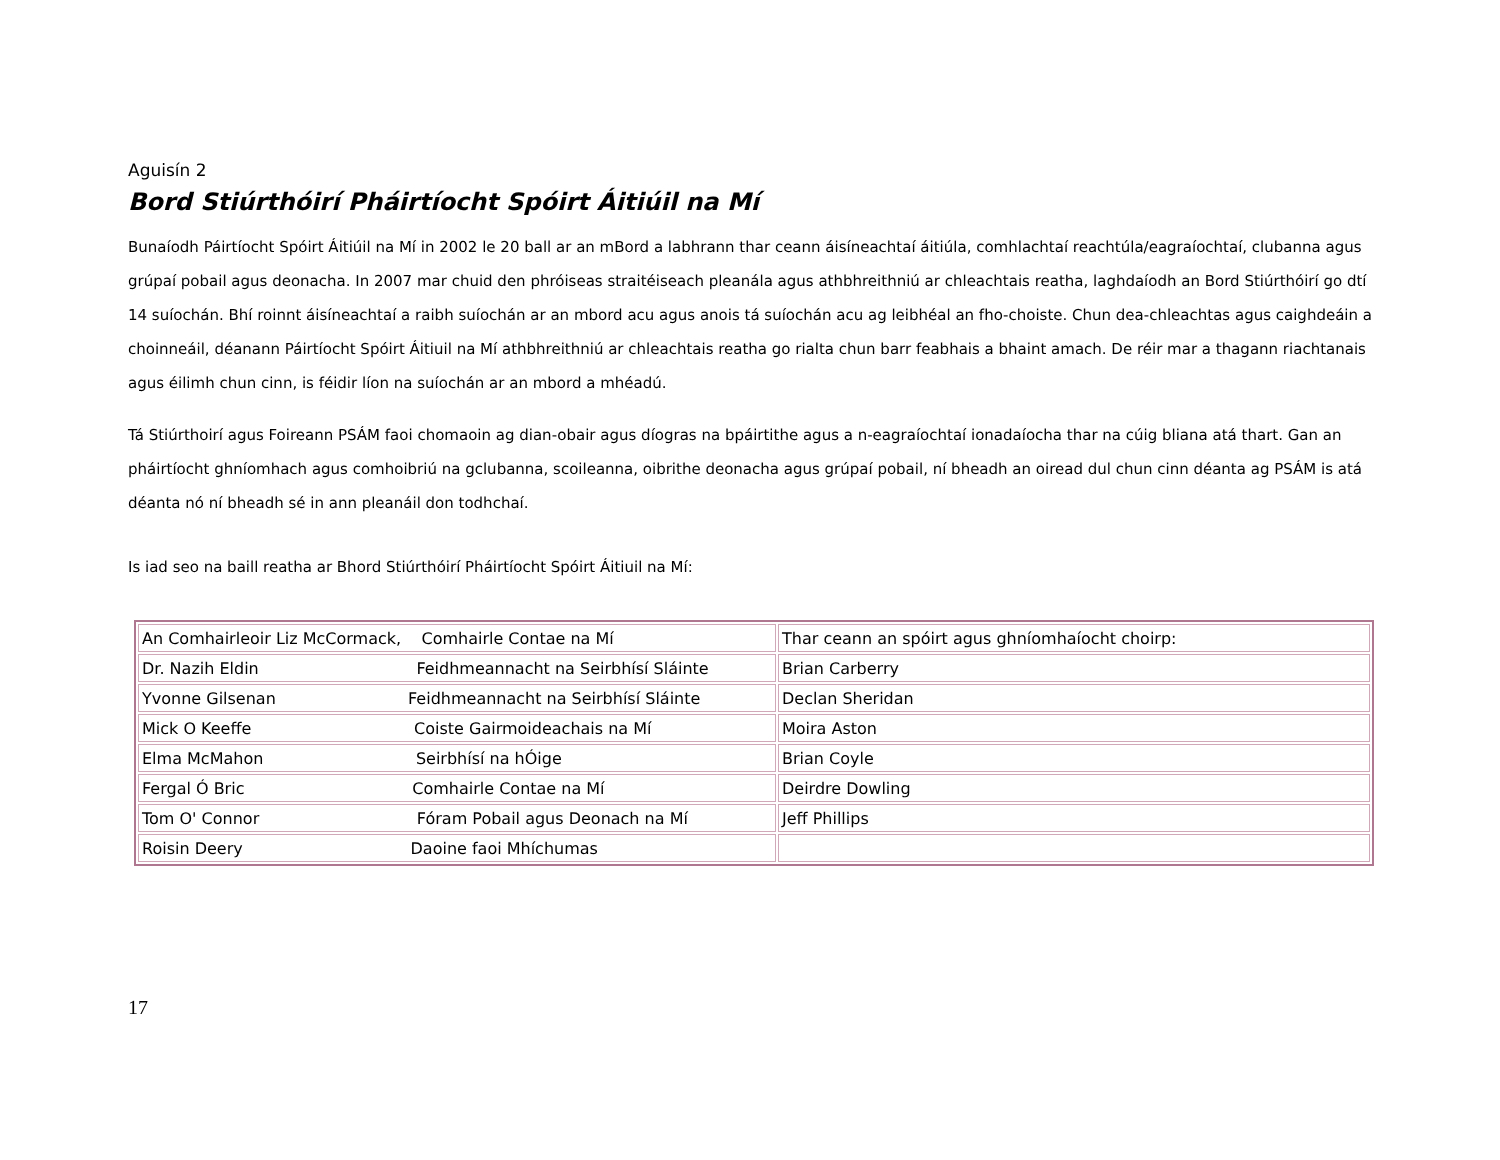Aguisín 2
Bord Stiúrthóirí Pháirtíocht Spóirt Áitiúil na Mí
Bunaíodh Páirtíocht Spóirt Áitiúil na Mí in 2002 le 20 ball ar an mBord a labhrann thar ceann áisíneachtaí áitiúla, comhlachtaí reachtúla/eagraíochtaí, clubanna agus grúpaí pobail agus deonacha. In 2007 mar chuid den phróiseas straitéiseach pleanála agus athbhreithniú ar chleachtais reatha, laghdaíodh an Bord Stiúrthóirí go dtí 14 suíochán. Bhí roinnt áisíneachtaí a raibh suíochán ar an mbord acu agus anois tá suíochán acu ag leibhéal an fho-choiste. Chun dea-chleachtas agus caighdeáin a choinneáil, déanann Páirtíocht Spóirt Áitiuil na Mí athbhreithniú ar chleachtais reatha go rialta chun barr feabhais a bhaint amach. De réir mar a thagann riachtanais agus éilimh chun cinn, is féidir líon na suíochán ar an mbord a mhéadú.
Tá Stiúrthoirí agus Foireann PSÁM faoi chomaoin ag dian-obair agus díogras na bpáirtithe agus a n-eagraíochtaí ionadaíocha thar na cúig bliana atá thart. Gan an pháirtíocht ghníomhach agus comhoibriú na gclubanna, scoileanna, oibrithe deonacha agus grúpaí pobail, ní bheadh an oiread dul chun cinn déanta ag PSÁM is atá déanta nó ní bheadh sé in ann pleanáil don todhchaí.
Is iad seo na baill reatha ar Bhord Stiúrthóirí Pháirtíocht Spóirt Áitiuil na Mí:
| An Comhairleoir Liz McCormack, Comhairle Contae na Mí | Thar ceann an spóirt agus ghníomhaíocht choirp: |
| Dr. Nazih Eldin Feidhmeannacht na Seirbhísí Sláinte | Brian Carberry |
| Yvonne Gilsenan Feidhmeannacht na Seirbhísí Sláinte | Declan Sheridan |
| Mick O Keeffe Coiste Gairmoideachais na Mí | Moira Aston |
| Elma McMahon Seirbhísí na hÓige | Brian Coyle |
| Fergal Ó Bric Comhairle Contae na Mí | Deirdre Dowling |
| Tom O' Connor Fóram Pobail agus Deonach na Mí | Jeff Phillips |
| Roisin Deery Daoine faoi Mhíchumas | |
17